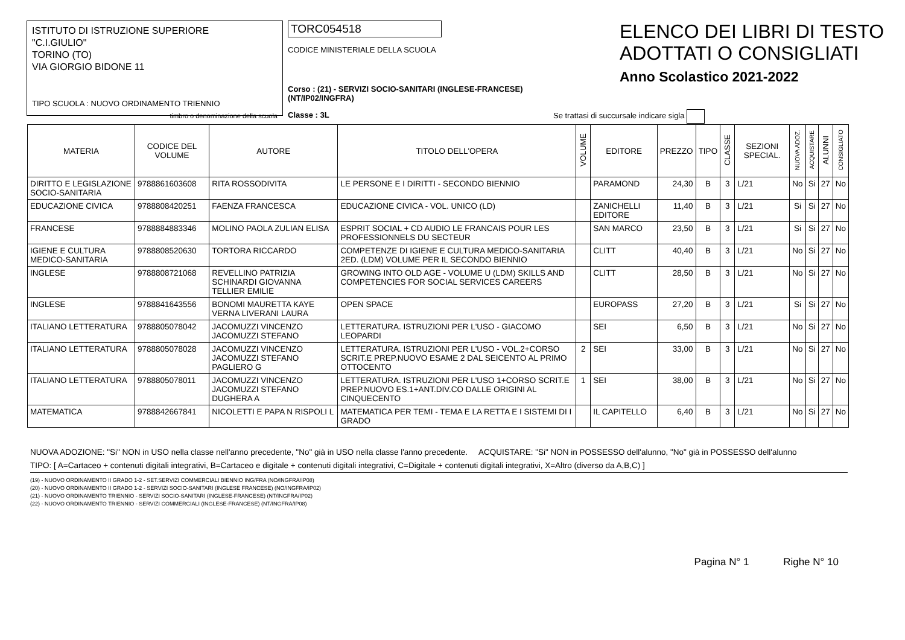ISTITUTO DI ISTRUZIONE SUPERIORE
"C.I.GIULIO"
TORINO (TO)
VIA GIORGIO BIDONE 11
TIPO SCUOLA : NUOVO ORDINAMENTO TRIENNIO
timbro o denominazione della scuola
TORC054518
CODICE MINISTERIALE DELLA SCUOLA
Corso : (21) - SERVIZI SOCIO-SANITARI (INGLESE-FRANCESE) (NT/IP02/INGFRA)
Classe : 3L
ELENCO DEI LIBRI DI TESTO
ADOTTATI O CONSIGLIATI
Anno Scolastico 2021-2022
Se trattasi di succursale indicare sigla
| MATERIA | CODICE DEL VOLUME | AUTORE | TITOLO DELL'OPERA | VOLUME | EDITORE | PREZZO | TIPO | CLASSE | SEZIONI SPECIAL. | NUOVA ADOZ. | ACQUISTARE | ALUNNI | CONSIGLIATO |
| --- | --- | --- | --- | --- | --- | --- | --- | --- | --- | --- | --- | --- | --- |
| DIRITTO E LEGISLAZIONE SOCIO-SANITARIA | 9788861603608 | RITA ROSSODIVITA | LE PERSONE E I DIRITTI - SECONDO BIENNIO | | PARAMOND | 24,30 | B | 3 | L/21 | No | Si | 27 | No |
| EDUCAZIONE CIVICA | 9788808420251 | FAENZA FRANCESCA | EDUCAZIONE CIVICA - VOL. UNICO (LD) | | ZANICHELLI EDITORE | 11,40 | B | 3 | L/21 | Si | Si | 27 | No |
| FRANCESE | 9788884883346 | MOLINO PAOLA ZULIAN ELISA | ESPRIT SOCIAL + CD AUDIO LE FRANCAIS POUR LES PROFESSIONNELS DU SECTEUR | | SAN MARCO | 23,50 | B | 3 | L/21 | Si | Si | 27 | No |
| IGIENE E CULTURA MEDICO-SANITARIA | 9788808520630 | TORTORA RICCARDO | COMPETENZE DI IGIENE E CULTURA MEDICO-SANITARIA 2ED. (LDM) VOLUME PER IL SECONDO BIENNIO | | CLITT | 40,40 | B | 3 | L/21 | No | Si | 27 | No |
| INGLESE | 9788808721068 | REVELLINO PATRIZIA SCHINARDI GIOVANNA TELLIER EMILIE | GROWING INTO OLD AGE - VOLUME U (LDM) SKILLS AND COMPETENCIES FOR SOCIAL SERVICES CAREERS | | CLITT | 28,50 | B | 3 | L/21 | No | Si | 27 | No |
| INGLESE | 9788841643556 | BONOMI MAURETTA KAYE VERNA LIVERANI LAURA | OPEN SPACE | | EUROPASS | 27,20 | B | 3 | L/21 | Si | Si | 27 | No |
| ITALIANO LETTERATURA | 9788805078042 | JACOMUZZI VINCENZO JACOMUZZI STEFANO | LETTERATURA. ISTRUZIONI PER L'USO - GIACOMO LEOPARDI | | SEI | 6,50 | B | 3 | L/21 | No | Si | 27 | No |
| ITALIANO LETTERATURA | 9788805078028 | JACOMUZZI VINCENZO JACOMUZZI STEFANO PAGLIERO G | LETTERATURA. ISTRUZIONI PER L'USO - VOL.2+CORSO SCRIT.E PREP.NUOVO ESAME 2 DAL SEICENTO AL PRIMO OTTOCENTO | 2 | SEI | 33,00 | B | 3 | L/21 | No | Si | 27 | No |
| ITALIANO LETTERATURA | 9788805078011 | JACOMUZZI VINCENZO JACOMUZZI STEFANO DUGHERA A | LETTERATURA. ISTRUZIONI PER L'USO 1+CORSO SCRIT.E PREP.NUOVO ES.1+ANT.DIV.CO DALLE ORIGINI AL CINQUECENTO | 1 | SEI | 38,00 | B | 3 | L/21 | No | Si | 27 | No |
| MATEMATICA | 9788842667841 | NICOLETTI E PAPA N RISPOLI L | MATEMATICA PER TEMI - TEMA E LA RETTA E I SISTEMI DI I GRADO | | IL CAPITELLO | 6,40 | B | 3 | L/21 | No | Si | 27 | No |
NUOVA ADOZIONE: "Si" NON in USO nella classe nell'anno precedente, "No" già in USO nella classe l'anno precedente. ACQUISTARE: "Si" NON in POSSESSO dell'alunno, "No" già in POSSESSO dell'alunno
TIPO: [ A=Cartaceo + contenuti digitali integrativi, B=Cartaceo e digitale + contenuti digitali integrativi, C=Digitale + contenuti digitali integrativi, X=Altro (diverso da A,B,C) ]
(19) - NUOVO ORDINAMENTO II GRADO 1-2 - SET.SERVIZI COMMERCIALI BIENNIO ING/FRA (NO/INGFRA/IP08)
(20) - NUOVO ORDINAMENTO II GRADO 1-2 - SERVIZI SOCIO-SANITARI (INGLESE FRANCESE) (NO/INGFRA/IP02)
(21) - NUOVO ORDINAMENTO TRIENNIO - SERVIZI SOCIO-SANITARI (INGLESE-FRANCESE) (NT/INGFRA/IP02)
(22) - NUOVO ORDINAMENTO TRIENNIO - SERVIZI COMMERCIALI (INGLESE-FRANCESE) (NT/INGFRA/IP08)
Pagina N° 1 Righe N° 10